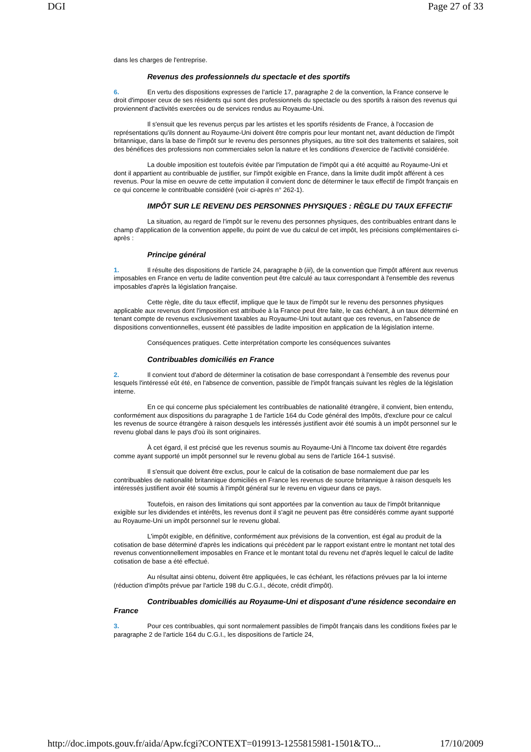DGI Page 27 of 33
dans les charges de l'entreprise.
Revenus des professionnels du spectacle et des sportifs
6. En vertu des dispositions expresses de l'article 17, paragraphe 2 de la convention, la France conserve le droit d'imposer ceux de ses résidents qui sont des professionnels du spectacle ou des sportifs à raison des revenus qui proviennent d'activités exercées ou de services rendus au Royaume-Uni.
Il s'ensuit que les revenus perçus par les artistes et les sportifs résidents de France, à l'occasion de représentations qu'ils donnent au Royaume-Uni doivent être compris pour leur montant net, avant déduction de l'impôt britannique, dans la base de l'impôt sur le revenu des personnes physiques, au titre soit des traitements et salaires, soit des bénéfices des professions non commerciales selon la nature et les conditions d'exercice de l'activité considérée.
La double imposition est toutefois évitée par l'imputation de l'impôt qui a été acquitté au Royaume-Uni et dont il appartient au contribuable de justifier, sur l'impôt exigible en France, dans la limite dudit impôt afférent à ces revenus. Pour la mise en oeuvre de cette imputation il convient donc de déterminer le taux effectif de l'impôt français en ce qui concerne le contribuable considéré (voir ci-après n° 262-1).
IMPÔT SUR LE REVENU DES PERSONNES PHYSIQUES : RÈGLE DU TAUX EFFECTIF
La situation, au regard de l'impôt sur le revenu des personnes physiques, des contribuables entrant dans le champ d'application de la convention appelle, du point de vue du calcul de cet impôt, les précisions complémentaires ci-après :
Principe général
1. Il résulte des dispositions de l'article 24, paragraphe b (iii), de la convention que l'impôt afférent aux revenus imposables en France en vertu de ladite convention peut être calculé au taux correspondant à l'ensemble des revenus imposables d'après la législation française.
Cette règle, dite du taux effectif, implique que le taux de l'impôt sur le revenu des personnes physiques applicable aux revenus dont l'imposition est attribuée à la France peut être faite, le cas échéant, à un taux déterminé en tenant compte de revenus exclusivement taxables au Royaume-Uni tout autant que ces revenus, en l'absence de dispositions conventionnelles, eussent été passibles de ladite imposition en application de la législation interne.
Conséquences pratiques. Cette interprétation comporte les conséquences suivantes
Contribuables domiciliés en France
2. Il convient tout d'abord de déterminer la cotisation de base correspondant à l'ensemble des revenus pour lesquels l'intéressé eût été, en l'absence de convention, passible de l'impôt français suivant les règles de la législation interne.
En ce qui concerne plus spécialement les contribuables de nationalité étrangère, il convient, bien entendu, conformément aux dispositions du paragraphe 1 de l'article 164 du Code général des Impôts, d'exclure pour ce calcul les revenus de source étrangère à raison desquels les intéressés justifient avoir été soumis à un impôt personnel sur le revenu global dans le pays d'où ils sont originaires.
À cet égard, il est précisé que les revenus soumis au Royaume-Uni à l'Income tax doivent être regardés comme ayant supporté un impôt personnel sur le revenu global au sens de l'article 164-1 susvisé.
Il s'ensuit que doivent être exclus, pour le calcul de la cotisation de base normalement due par les contribuables de nationalité britannique domiciliés en France les revenus de source britannique à raison desquels les intéressés justifient avoir été soumis à l'impôt général sur le revenu en vigueur dans ce pays.
Toutefois, en raison des limitations qui sont apportées par la convention au taux de l'impôt britannique exigible sur les dividendes et intérêts, les revenus dont il s'agit ne peuvent pas être considérés comme ayant supporté au Royaume-Uni un impôt personnel sur le revenu global.
L'impôt exigible, en définitive, conformément aux prévisions de la convention, est égal au produit de la cotisation de base déterminé d'après les indications qui précèdent par le rapport existant entre le montant net total des revenus conventionnellement imposables en France et le montant total du revenu net d'après lequel le calcul de ladite cotisation de base a été effectué.
Au résultat ainsi obtenu, doivent être appliquées, le cas échéant, les réfactions prévues par la loi interne (réduction d'impôts prévue par l'article 198 du C.G.I., décote, crédit d'impôt).
Contribuables domiciliés au Royaume-Uni et disposant d'une résidence secondaire en France
3. Pour ces contribuables, qui sont normalement passibles de l'impôt français dans les conditions fixées par le paragraphe 2 de l'article 164 du C.G.I., les dispositions de l'article 24,
http://doc.impots.gouv.fr/aida/Apw.fcgi?CONTEXT=019913-1255815981-1501&TO... 17/10/2009